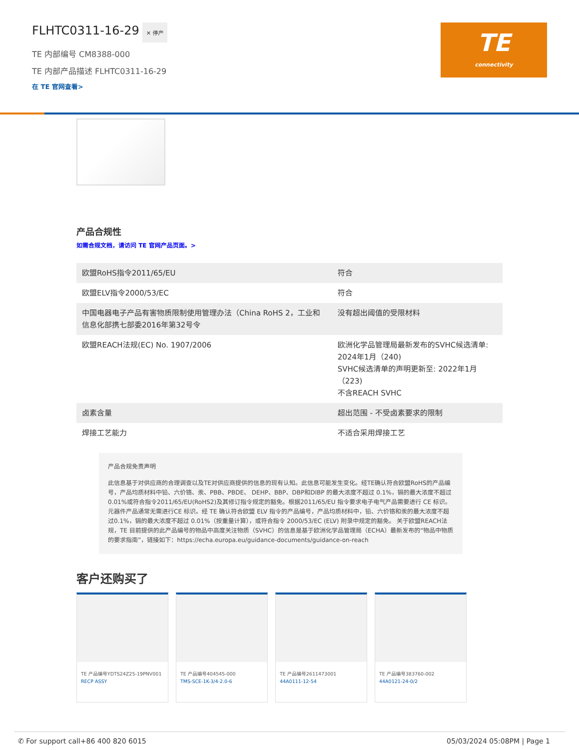FLHTC0311-16-29
✕ 停产
TE 内部编号 CM8388-000
TE 内部产品描述 FLHTC0311-16-29
在 TE 官网查看>
TE
connectivity
产品合规性
如需合规文档，请访问 TE 官网产品页面。>
| 欧盟RoHS指令2011/65/EU | 符合 |
| 欧盟ELV指令2000/53/EC | 符合 |
| 中国电器电子产品有害物质限制使用管理办法（China RoHS 2，工业和信息化部携七部委2016年第32号令 | 没有超出阈值的受限材料 |
| 欧盟REACH法规(EC) No. 1907/2006 | 欧洲化学品管理局最新发布的SVHC候选清单: 2024年1月（240) SVHC候选清单的声明更新至: 2022年1月（223) 不含REACH SVHC |
| 卤素含量 | 超出范围 - 不受卤素要求的限制 |
| 焊接工艺能力 | 不适合采用焊接工艺 |
产品合规免责声明
此信息基于对供应商的合理调查以及TE对供应商提供的信息的现有认知。此信息可能发生变化。经TE确认符合欧盟RoHS的产品编号，产品均质材料中铅、六价铬、汞、PBB、PBDE、 DEHP、BBP、DBP和DIBP 的最大浓度不超过 0.1%，镉的最大浓度不超过 0.01%或符合指令2011/65/EU(RoHS2)及其修订指令规定的豁免。根据2011/65/EU 指令要求电子电气产品需要进行 CE 标识。元器件产品通常无需进行CE 标识。经 TE 确认符合欧盟 ELV 指令的产品编号，产品均质材料中，铅、六价铬和汞的最大浓度不超过0.1%，镉的最大浓度不超过 0.01%（按重量计算），或符合指令 2000/53/EC (ELV) 附录中规定的豁免。 关于欧盟REACH法规，TE 目前提供的此产品编号的物品中高度关注物质（SVHC）的信息是基于欧洲化学品管理局（ECHA）最新发布的“物品中物质的要求指南”，链接如下：https://echa.europa.eu/guidance-documents/guidance-on-reach
客户还购买了
TE 产品编号YDTS24Z25-19PNV001
RECP ASSY
TE 产品编号404545-000
TMS-SCE-1K-3/4-2.0-6
TE 产品编号2611473001
44A0111-12-54
TE 产品编号383760-002
44A0121-24-0/2
✆ For support call+86 400 820 6015 05/03/2024 05:08PM | Page 1